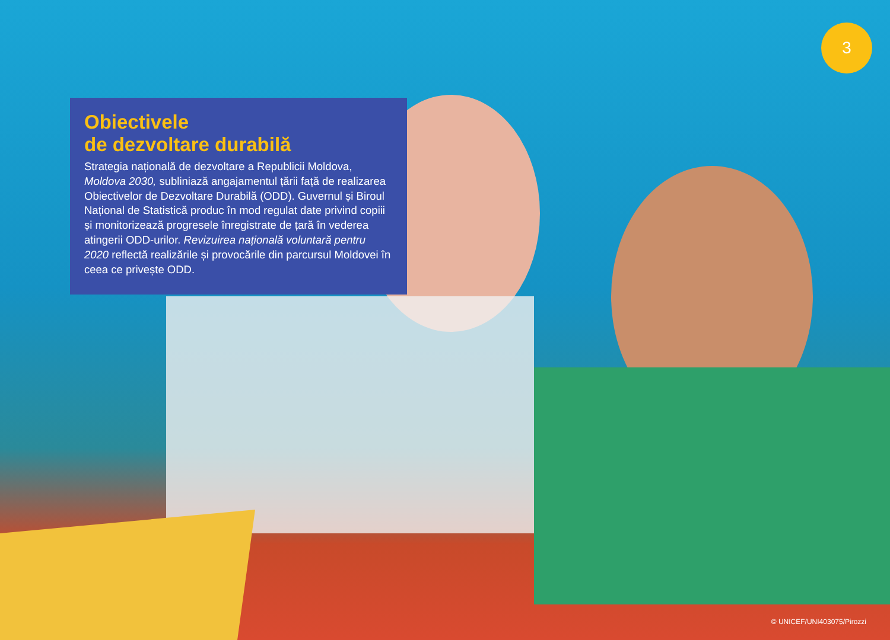3
Obiectivele
de dezvoltare durabilă
Strategia națională de dezvoltare a Republicii Moldova, Moldova 2030, subliniază angajamentul țării față de realizarea Obiectivelor de Dezvoltare Durabilă (ODD). Guvernul și Biroul Național de Statistică produc în mod regulat date privind copiii și monitorizează progresele înregistrate de țară în vederea atingerii ODD-urilor. Revizuirea națională voluntară pentru 2020 reflectă realizările și provocările din parcursul Moldovei în ceea ce privește ODD.
© UNICEF/UNI403075/Pirozzi